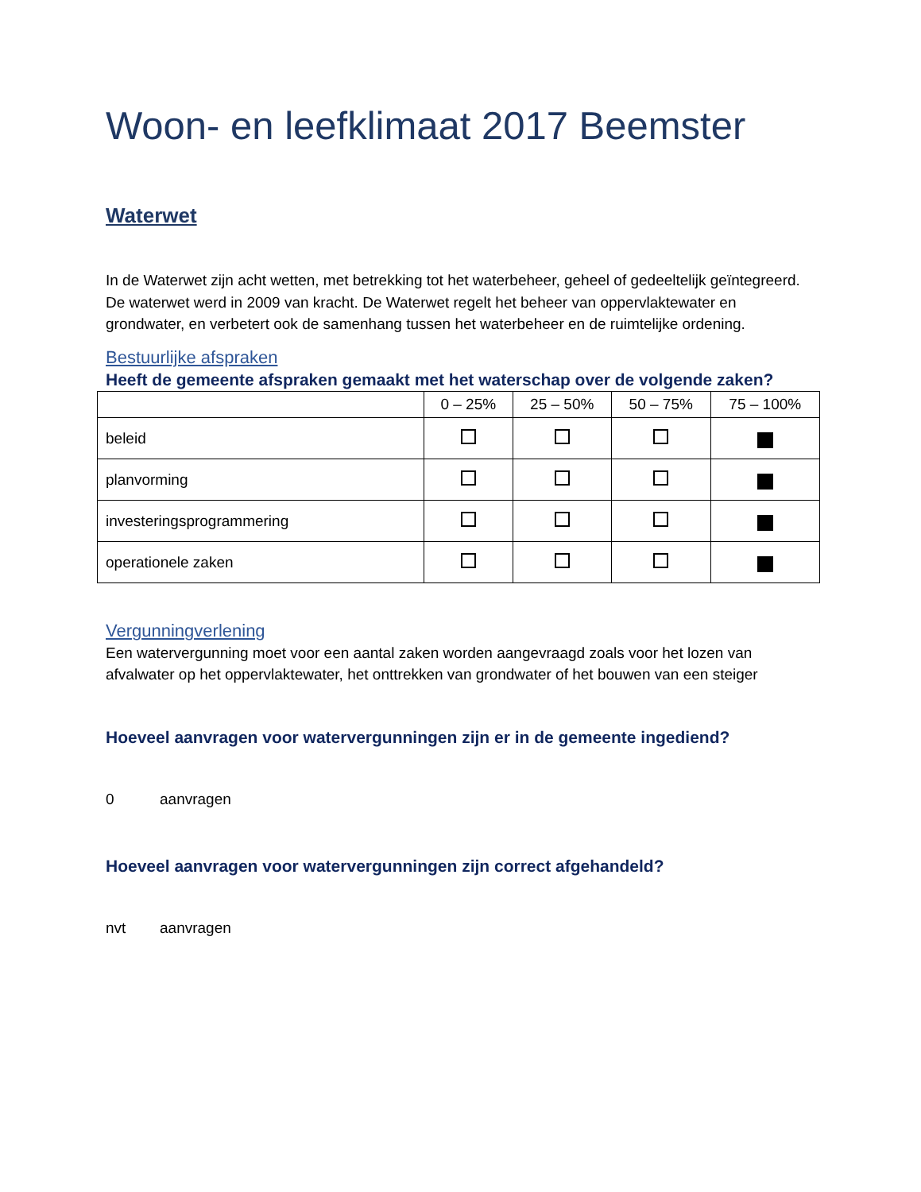Woon- en leefklimaat 2017 Beemster
Waterwet
In de Waterwet zijn acht wetten, met betrekking tot het waterbeheer, geheel of gedeeltelijk geïntegreerd. De waterwet werd in 2009 van kracht. De Waterwet regelt het beheer van oppervlaktewater en grondwater, en verbetert ook de samenhang tussen het waterbeheer en de ruimtelijke ordening.
Bestuurlijke afspraken
Heeft de gemeente afspraken gemaakt met het waterschap over de volgende zaken?
| | 0 – 25% | 25 – 50% | 50 – 75% | 75 – 100% |
| --- | --- | --- | --- | --- |
| beleid | | | | |
| planvorming | | | | |
| investeringsprogrammering | | | | |
| operationele zaken | | | | |
Vergunningverlening
Een watervergunning moet voor een aantal zaken worden aangevraagd zoals voor het lozen van afvalwater op het oppervlaktewater, het onttrekken van grondwater of het bouwen van een steiger
Hoeveel aanvragen voor watervergunningen zijn er in de gemeente ingediend?
0 aanvragen
Hoeveel aanvragen voor watervergunningen zijn correct afgehandeld?
nvt aanvragen